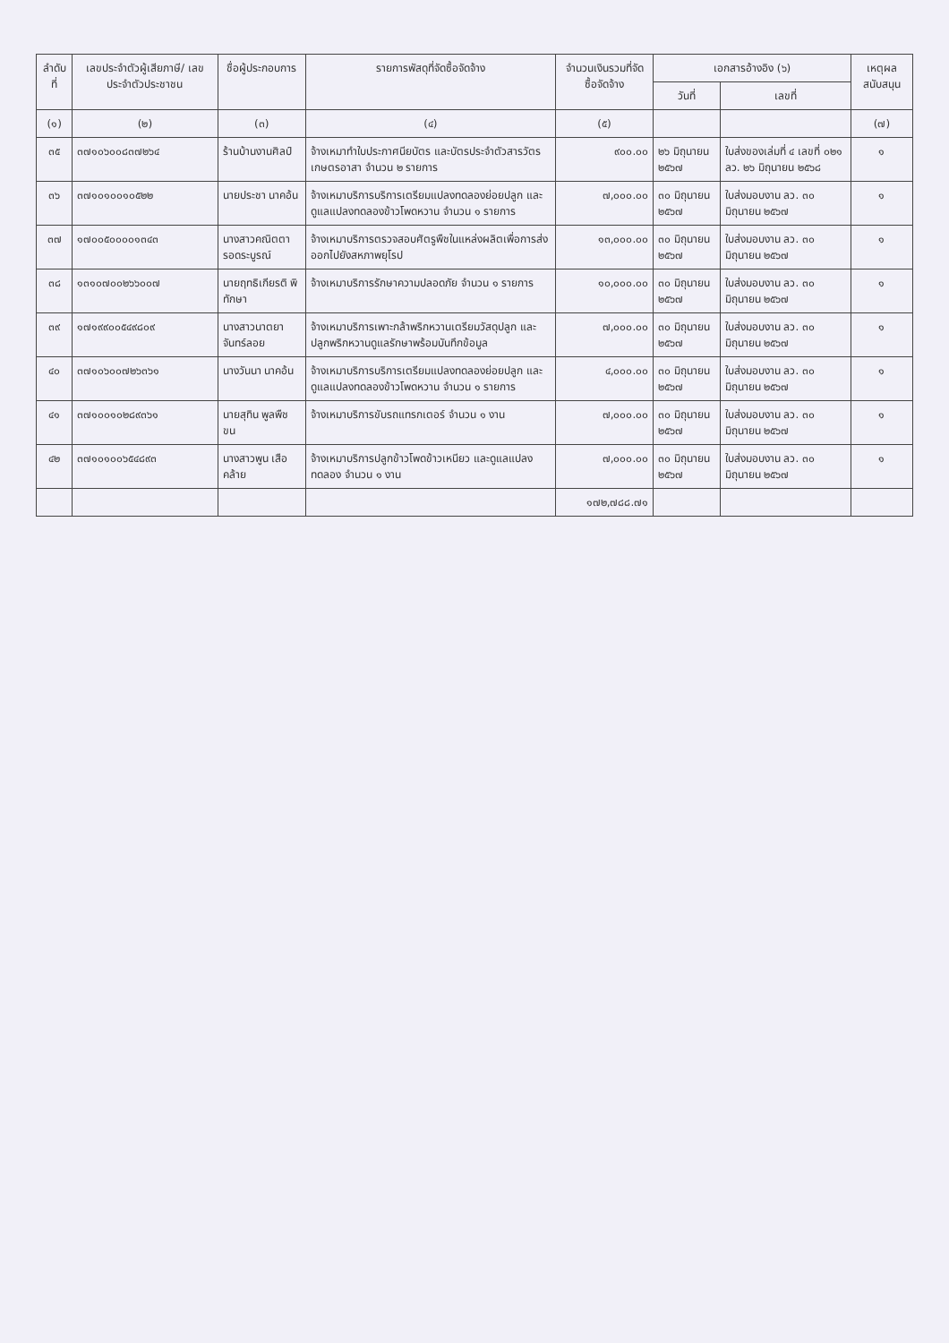| ลำดับที่ | เลขประจำตัวผู้เสียภาษี/ เลขประจำตัวประชาชน | ชื่อผู้ประกอบการ | รายการพัสดุที่จัดซื้อจัดจ้าง | จำนวนเงินรวมที่จัดซื้อจัดจ้าง | เอกสารอ้างอิง (๖) | | เหตุผลสนับสนุน |
| --- | --- | --- | --- | --- | --- | --- | --- |
| | | | | | วันที่ | เลขที่ | |
| (๑) | (๒) | (๓) | (๔) | (๕) | | | (๗) |
| ๓๕ | ๓๗๑๐๖๐๐๘๓๗๒๖๔ | ร้านบ้านงานศิลป์ | จ้างเหมาทำใบประกาศนียบัตร และบัตรประจำตัวสารวัตรเกษตรอาสา จำนวน ๒ รายการ | ๙๐๐.๐๐ | ๒๖ มิถุนายน ๒๕๖๗ | ใบส่งของเล่มที่ ๔ เลขที่ ๐๒๑ ลว. ๒๖ มิถุนายน ๒๕๖๘ | ๑ |
| ๓๖ | ๓๗๑๐๑๐๐๑๐๕๒๒ | นายประชา นาคอ้น | จ้างเหมาบริการบริการเตรียมแปลงทดลองย่อยปลูก และดูแลแปลงทดลองข้าวโพดหวาน จำนวน ๑ รายการ | ๗,๐๐๐.๐๐ | ๓๐ มิถุนายน ๒๕๖๗ | ใบส่งมอบงาน ลว. ๓๐ มิถุนายน ๒๕๖๗ | ๑ |
| ๓๗ | ๑๗๐๐๕๐๐๐๐๑๓๔๓ | นางสาวคณิตตา รอดระบูรณ์ | จ้างเหมาบริการตรวจสอบศัตรูพืชในแหล่งผลิตเพื่อการส่งออกไปยังสหภาพยุโรป | ๑๓,๐๐๐.๐๐ | ๓๐ มิถุนายน ๒๕๖๗ | ใบส่งมอบงาน ลว. ๓๐ มิถุนายน ๒๕๖๗ | ๑ |
| ๓๘ | ๑๓๑๐๗๐๐๒๖๖๐๐๗ | นายฤทธิเกียรติ พิทักษา | จ้างเหมาบริการรักษาความปลอดภัย จำนวน ๑ รายการ | ๑๐,๐๐๐.๐๐ | ๓๐ มิถุนายน ๒๕๖๗ | ใบส่งมอบงาน ลว. ๓๐ มิถุนายน ๒๕๖๗ | ๑ |
| ๓๙ | ๑๗๑๙๙๐๐๕๔๙๘๐๙ | นางสาวนาตยา จันทร์ลอย | จ้างเหมาบริการเพาะกล้าพริกหวานเตรียมวัสดุปลูก และปลูกพริกหวานดูแลรักษาพร้อมบันทึกข้อมูล | ๗,๐๐๐.๐๐ | ๓๐ มิถุนายน ๒๕๖๗ | ใบส่งมอบงาน ลว. ๓๐ มิถุนายน ๒๕๖๗ | ๑ |
| ๔๐ | ๓๗๑๐๖๐๐๗๒๖๓๖๑ | นางวันนา นาคอ้น | จ้างเหมาบริการบริการเตรียมแปลงทดลองย่อยปลูก และดูแลแปลงทดลองข้าวโพดหวาน จำนวน ๑ รายการ | ๔,๐๐๐.๐๐ | ๓๐ มิถุนายน ๒๕๖๗ | ใบส่งมอบงาน ลว. ๓๐ มิถุนายน ๒๕๖๗ | ๑ |
| ๔๑ | ๓๗๑๐๐๑๐๒๘๙๓๖๑ | นายสุทิน พูลพืชขน | จ้างเหมาบริการขับรถแทรกเตอร์ จำนวน ๑ งาน | ๗,๐๐๐.๐๐ | ๓๐ มิถุนายน ๒๕๖๗ | ใบส่งมอบงาน ลว. ๓๐ มิถุนายน ๒๕๖๗ | ๑ |
| ๔๒ | ๓๗๑๐๑๐๐๖๕๔๘๙๓ | นางสาวพูน เสือคล้าย | จ้างเหมาบริการปลูกข้าวโพดข้าวเหนียว และดูแลแปลงทดลอง จำนวน ๑ งาน | ๗,๐๐๐.๐๐ | ๓๐ มิถุนายน ๒๕๖๗ | ใบส่งมอบงาน ลว. ๓๐ มิถุนายน ๒๕๖๗ | ๑ |
| | | | | ๑๗๒,๗๘๘.๗๑ | | | |